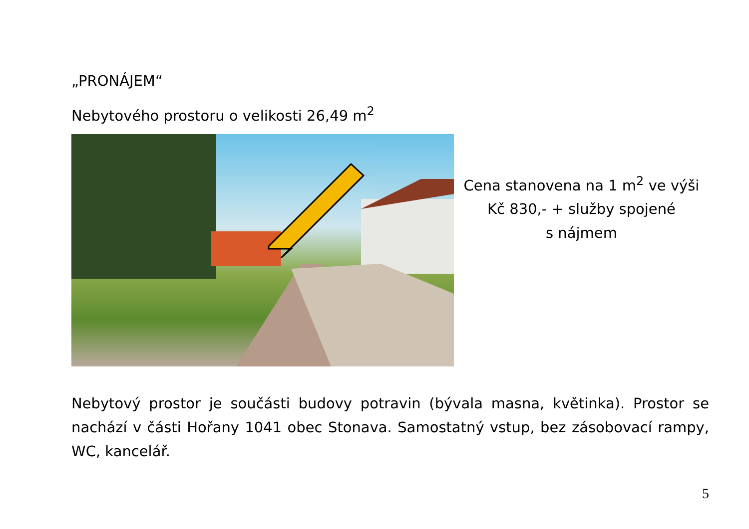„PRONÁJEM“
Nebytového prostoru o velikosti 26,49 m<sup>2</sup>
Cena stanovena na 1 m<sup>2</sup> ve výši
Kč 830,- + služby spojené
s nájmem
Nebytový prostor je součásti budovy potravin (bývala masna, květinka). Prostor se nachází v části Hořany 1041 obec Stonava. Samostatný vstup, bez zásobovací rampy, WC, kancelář.
5